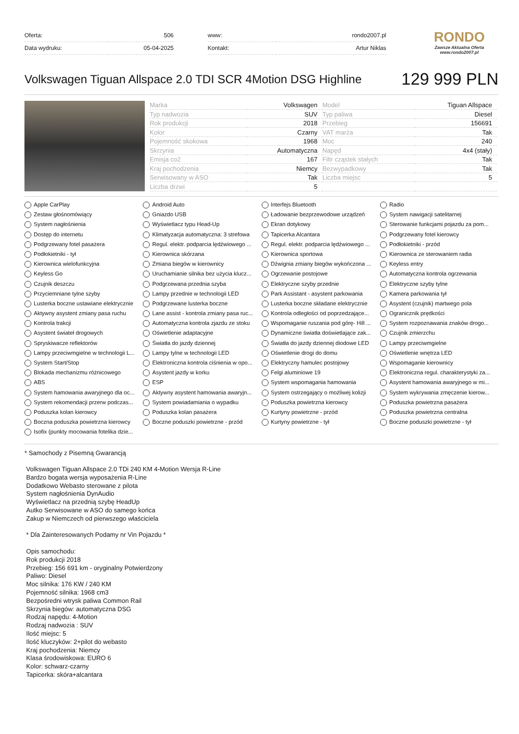| Oferta: | 506 |
| Data wydruku: | 05-04-2025 |
| www: | rondo2007.pl |
| Kontakt: | Artur Niklas |
RONDO
Zawsze Aktualna Oferta
www.rondo2007.pl
Volkswagen Tiguan Allspace 2.0 TDI SCR 4Motion DSG Highline 129 999 PLN
| Marka | Volkswagen | Model | Tiguan Allspace |
| Typ nadwozia | SUV | Typ paliwa | Diesel |
| Rok produkcji | 2018 | Przebieg | 156691 |
| Kolor | Czarny | VAT marża | Tak |
| Pojemność skokowa | 1968 | Moc | 240 |
| Skrzynia | Automatyczna | Napęd | 4x4 (stały) |
| Emisja co2 | 167 | Filtr cząstek stałych | Tak |
| Kraj pochodzenia | Niemcy | Bezwypadkowy | Tak |
| Serwisowany w ASO | Tak | Liczba miejsc | 5 |
| Liczba drzwi | 5 | | |
Apple CarPlay
Android Auto
Interfejs Bluetooth
Radio
Zestaw głośnomówiący
Gniazdo USB
Ładowanie bezprzewodowe urządzeń
System nawigacji satelitarnej
System nagłośnienia
Wyświetlacz typu Head-Up
Ekran dotykowy
Sterowanie funkcjami pojazdu za pom...
Dostęp do internetu
Klimatyzacja automatyczna: 3 strefowa
Tapicerka Alcantara
Podgrzewany fotel kierowcy
Podgrzewany fotel pasażera
Regul. elektr. podparcia lędźwiowego ...
Regul. elektr. podparcia lędźwiowego ...
Podłokietniki - przód
Podłokietniki - tył
Kierownica skórzana
Kierownica sportowa
Kierownica ze sterowaniem radia
Kierownica wielofunkcyjna
Zmiana biegów w kierownicy
Dźwignia zmiany biegów wykończona ...
Keyless entry
Keyless Go
Uruchamianie silnika bez użycia klucz...
Ogrzewanie postojowe
Automatyczna kontrola ogrzewania
Czujnik deszczu
Podgrzewana przednia szyba
Elektryczne szyby przednie
Elektryczne szyby tylne
Przyciemniane tylne szyby
Lampy przednie w technologii LED
Park Assistant - asystent parkowania
Kamera parkowania tył
Lusterka boczne ustawiane elektrycznie
Podgrzewane lusterka boczne
Lusterka boczne składane elektrycznie
Asystent (czujnik) martwego pola
Aktywny asystent zmiany pasa ruchu
Lane assist - kontrola zmiany pasa ruc...
Kontrola odległości od poprzedzające...
Ogranicznik prędkości
Kontrola trakcji
Automatyczna kontrola zjazdu ze stoku
Wspomaganie ruszania pod górę- Hill ...
System rozpoznawania znaków drogo...
Asystent świateł drogowych
Oświetlenie adaptacyjne
Dynamiczne światła doświetlające zak...
Czujnik zmierzchu
Spryskiwacze reflektorów
Światła do jazdy dziennej
Światła do jazdy dziennej diodowe LED
Lampy przeciwmgielne
Lampy przeciwmgielne w technologii L...
Lampy tylne w technologii LED
Oświetlenie drogi do domu
Oświetlenie wnętrza LED
System Start/Stop
Elektroniczna kontrola ciśnienia w opo...
Elektryczny hamulec postojowy
Wspomaganie kierownicy
Blokada mechanizmu różnicowego
Asystent jazdy w korku
Felgi aluminiowe 19
Elektroniczna regul. charakterystyki za...
ABS
ESP
System wspomagania hamowania
Asystent hamowania awaryjnego w mi...
System hamowania awaryjnego dla oc...
Aktywny asystent hamowania awaryjn...
System ostrzegający o możliwej kolizji
System wykrywania zmęczenie kierow...
System rekomendacji przerw podczas...
System powiadamiania o wypadku
Poduszka powietrzna kierowcy
Poduszka powietrzna pasażera
Poduszka kolan kierowcy
Poduszka kolan pasażera
Kurtyny powietrzne - przód
Poduszka powietrzna centralna
Boczna poduszka powietrzna kierowcy
Boczne poduszki powietrzne - przód
Kurtyny powietrzne - tył
Boczne poduszki powietrzne - tył
Isofix (punkty mocowania fotelika dzie...
* Samochody z Pisemną Gwarancją
Volkswagen Tiguan Allspace 2.0 TDi 240 KM 4-Motion Wersja R-Line
Bardzo bogata wersja wyposażenia R-Line
Dodatkowo Webasto sterowane z pilota
System nagłośnienia DynAudio
Wyświetlacz na przednią szybę HeadUp
Autko Serwisowane w ASO do samego końca
Zakup w Niemczech od pierwszego właściciela
* Dla Zainteresowanych Podamy nr Vin Pojazdu *
Opis samochodu:
Rok produkcji 2018
Przebieg: 156 691 km - oryginalny Potwierdzony
Paliwo: Diesel
Moc silnika: 176 KW / 240 KM
Pojemność silnika: 1968 cm3
Bezpośredni wtrysk paliwa Common Rail
Skrzynia biegów: automatyczna DSG
Rodzaj napędu: 4-Motion
Rodzaj nadwozia : SUV
Ilość miejsc: 5
Ilość kluczyków: 2+pilot do webasto
Kraj pochodzenia: Niemcy
Klasa środowiskowa: EURO 6
Kolor: schwarz-czarny
Tapicerka: skóra+alcantara